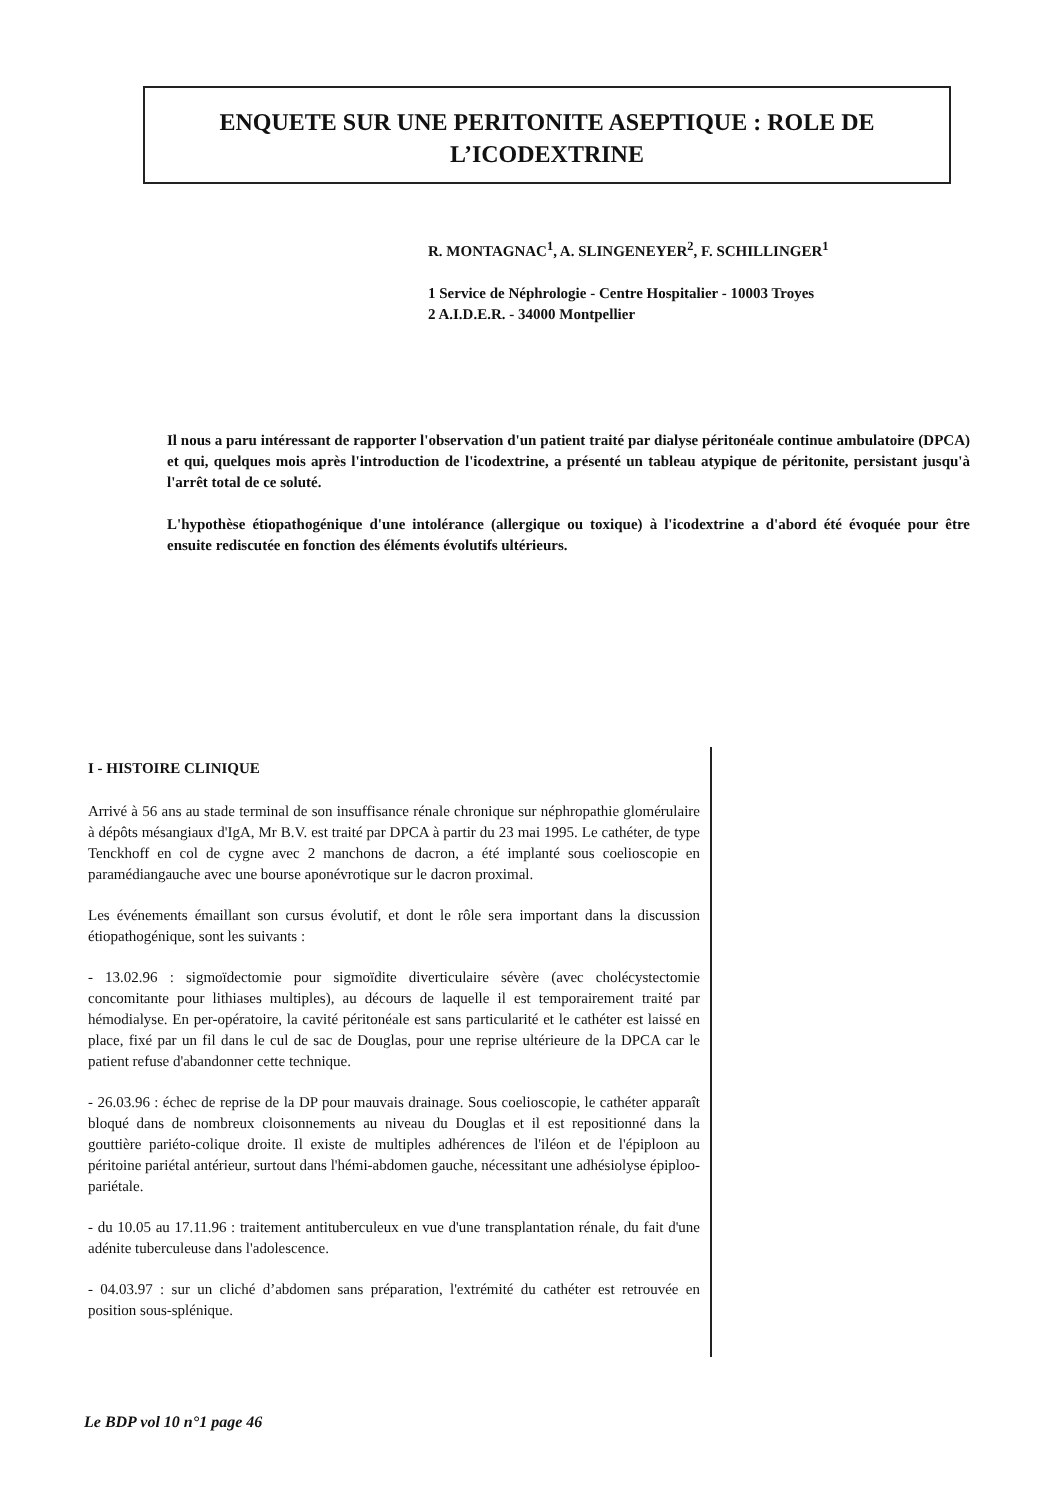ENQUETE SUR UNE PERITONITE ASEPTIQUE : ROLE DE
L’ICODEXTRINE
R. MONTAGNAC<sup>1</sup>, A. SLINGENEYER<sup>2</sup>, F. SCHILLINGER<sup>1</sup>
1 Service de Néphrologie - Centre Hospitalier - 10003 Troyes
2 A.I.D.E.R. - 34000 Montpellier
Il nous a paru intéressant de rapporter l'observation d'un patient traité par dialyse péritonéale continue ambulatoire (DPCA) et qui, quelques mois après l'introduction de l'icodextrine, a présenté un tableau atypique de péritonite, persistant jusqu'à l'arrêt total de ce soluté.
L'hypothèse étiopathogénique d'une intolérance (allergique ou toxique) à l'icodextrine a d'abord été évoquée pour être ensuite rediscutée en fonction des éléments évolutifs ultérieurs.
I - HISTOIRE CLINIQUE
Arrivé à 56 ans au stade terminal de son insuffisance rénale chronique sur néphropathie glomérulaire à dépôts mésangiaux d'IgA, Mr B.V. est traité par DPCA à partir du 23 mai 1995. Le cathéter, de type Tenckhoff en col de cygne avec 2 manchons de dacron, a été implanté sous coelioscopie en paramédiangauche avec une bourse aponévrotique sur le dacron proximal.
Les événements émaillant son cursus évolutif, et dont le rôle sera important dans la discussion étiopathogénique, sont les suivants :
- 13.02.96 : sigmoïdectomie pour sigmoïdite diverticulaire sévère (avec cholécystectomie concomitante pour lithiases multiples), au décours de laquelle il est temporairement traité par hémodialyse. En per-opératoire, la cavité péritonéale est sans particularité et le cathéter est laissé en place, fixé par un fil dans le cul de sac de Douglas, pour une reprise ultérieure de la DPCA car le patient refuse d'abandonner cette technique.
- 26.03.96 : échec de reprise de la DP pour mauvais drainage. Sous coelioscopie, le cathéter apparaît bloqué dans de nombreux cloisonnements au niveau du Douglas et il est repositionné dans la gouttière pariéto-colique droite. Il existe de multiples adhérences de l'iléon et de l'épiploon au péritoine pariétal antérieur, surtout dans l'hémi-abdomen gauche, nécessitant une adhésiolyse épiploo-pariétale.
- du 10.05 au 17.11.96 : traitement antituberculeux en vue d'une transplantation rénale, du fait d'une adénite tuberculeuse dans l'adolescence.
- 04.03.97 : sur un cliché d’abdomen sans préparation, l'extrémité du cathéter est retrouvée en position sous-splénique.
Le BDP vol 10 n°1 page 46